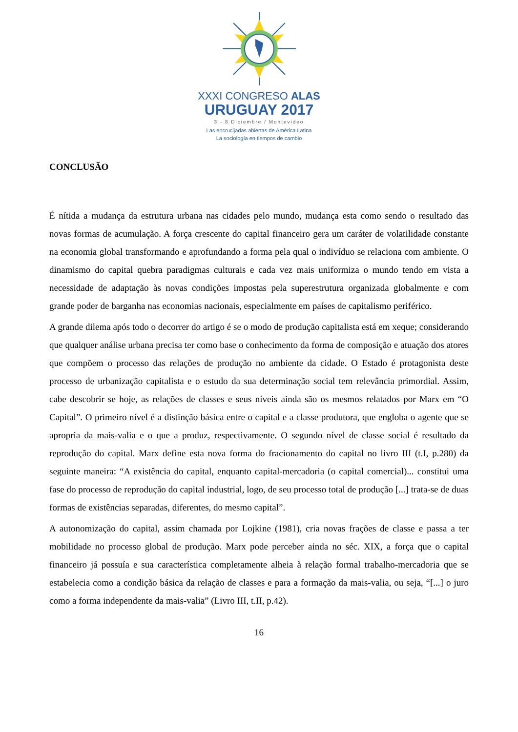XXXI CONGRESO ALAS
URUGUAY 2017
3 - 8 Diciembre / Montevideo
Las encrucijadas abiertas de América Latina
La sociología en tiempos de cambio
CONCLUSÃO
É nítida a mudança da estrutura urbana nas cidades pelo mundo, mudança esta como sendo o resultado das novas formas de acumulação. A força crescente do capital financeiro gera um caráter de volatilidade constante na economia global transformando e aprofundando a forma pela qual o indivíduo se relaciona com ambiente. O dinamismo do capital quebra paradigmas culturais e cada vez mais uniformiza o mundo tendo em vista a necessidade de adaptação às novas condições impostas pela superestrutura organizada globalmente e com grande poder de barganha nas economias nacionais, especialmente em países de capitalismo periférico.
A grande dilema após todo o decorrer do artigo é se o modo de produção capitalista está em xeque; considerando que qualquer análise urbana precisa ter como base o conhecimento da forma de composição e atuação dos atores que compõem o processo das relações de produção no ambiente da cidade. O Estado é protagonista deste processo de urbanização capitalista e o estudo da sua determinação social tem relevância primordial. Assim, cabe descobrir se hoje, as relações de classes e seus níveis ainda são os mesmos relatados por Marx em “O Capital”. O primeiro nível é a distinção básica entre o capital e a classe produtora, que engloba o agente que se apropria da mais-valia e o que a produz, respectivamente. O segundo nível de classe social é resultado da reprodução do capital. Marx define esta nova forma do fracionamento do capital no livro III (t.I, p.280) da seguinte maneira: “A existência do capital, enquanto capital-mercadoria (o capital comercial)... constitui uma fase do processo de reprodução do capital industrial, logo, de seu processo total de produção [...] trata-se de duas formas de existências separadas, diferentes, do mesmo capital”.
A autonomização do capital, assim chamada por Lojkine (1981), cria novas frações de classe e passa a ter mobilidade no processo global de produção. Marx pode perceber ainda no séc. XIX, a força que o capital financeiro já possuía e sua característica completamente alheia à relação formal trabalho-mercadoria que se estabelecia como a condição básica da relação de classes e para a formação da mais-valia, ou seja, “[...] o juro como a forma independente da mais-valia” (Livro III, t.II, p.42).
16